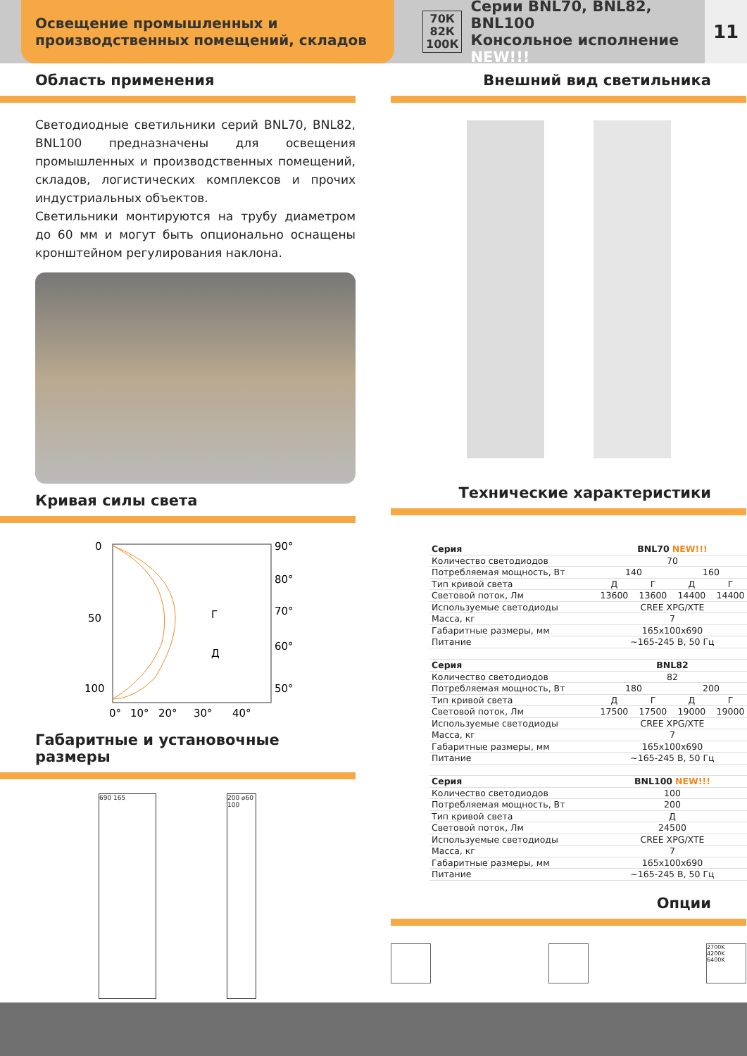Освещение промышленных и производственных помещений, складов
70К
82К
100К
Серии BNL70, BNL82, BNL100
Консольное исполнение NEW!!!
11
Область применения
Светодиодные светильники серий BNL70, BNL82, BNL100 предназначены для освещения промышленных и производственных помещений, складов, логистических комплексов и прочих индустриальных объектов.
Светильники монтируются на трубу диаметром до 60 мм и могут быть опционально оснащены кронштейном регулирования наклона.
Кривая силы света
0
50
100
90°
80°
70°
60°
50°
0°
10°
20°
30°
40°
Г
Д
Габаритные и установочные размеры
690 165 200 ⌀60 100
Внешний вид светильника
Технические характеристики
| Серия | BNL70 NEW!!! | | | |
| Количество светодиодов | 70 | | | |
| Потребляемая мощность, Вт | 140 | | 160 | |
| Тип кривой света | Д | Г | Д | Г |
| Световой поток, Лм | 13600 | 13600 | 14400 | 14400 |
| Используемые светодиоды | CREE XPG/XTE | | | |
| Масса, кг | 7 | | | |
| Габаритные размеры, мм | 165x100x690 | | | |
| Питание | ~165-245 В, 50 Гц | | | |
| Серия | BNL82 | | | |
| Количество светодиодов | 82 | | | |
| Потребляемая мощность, Вт | 180 | | 200 | |
| Тип кривой света | Д | Г | Д | Г |
| Световой поток, Лм | 17500 | 17500 | 19000 | 19000 |
| Используемые светодиоды | CREE XPG/XTE | | | |
| Масса, кг | 7 | | | |
| Габаритные размеры, мм | 165x100x690 | | | |
| Питание | ~165-245 В, 50 Гц | | | |
| Серия | BNL100 NEW!!! | | | |
| Количество светодиодов | 100 | | | |
| Потребляемая мощность, Вт | 200 | | | |
| Тип кривой света | Д | | | |
| Световой поток, Лм | 24500 | | | |
| Используемые светодиоды | CREE XPG/XTE | | | |
| Масса, кг | 7 | | | |
| Габаритные размеры, мм | 165x100x690 | | | |
| Питание | ~165-245 В, 50 Гц | | | |
Опции
2700K
4200K
6400K